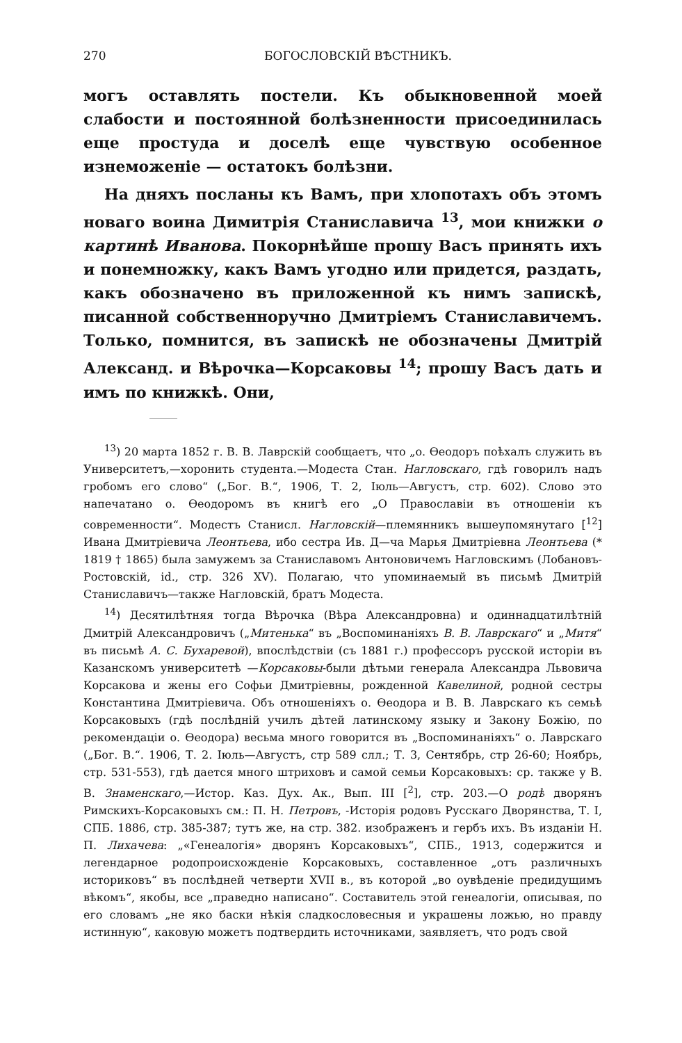270 БОГОСЛОВСКІЙ ВѢСТНИКЪ.
могъ оставлять постели. Къ обыкновенной моей слабости и постоянной болѣзненности присоединилась еще простуда и доселѣ еще чувствую особенное изнеможеніе — остатокъ болѣзни.
На дняхъ посланы къ Вамъ, при хлопотахъ объ этомъ новаго воина Димитрія Станиславича <sup>13</sup>, мои книжки о картинѣ Иванова. Покорнѣйше прошу Васъ принять ихъ и понемножку, какъ Вамъ угодно или придется, раздать, какъ обозначено въ приложенной къ нимъ запискѣ, писанной собственноручно Дмитріемъ Станиславичемъ. Только, помнится, въ запискѣ не обозначены Дмитрій Александ. и Вѣрочка—Корсаковы <sup>14</sup>; прошу Васъ дать и имъ по книжкѣ. Они,
<sup>13</sup>) 20 марта 1852 г. В. В. Лаврскій сообщаетъ, что „о. Ѳеодоръ поѣхалъ служить въ Университетъ,—хоронить студента.—Модеста Стан. Нагловскаго, гдѣ говорилъ надъ гробомъ его слово“ („Бог. В.“, 1906, Т. 2, Іюль—Августъ, стр. 602). Слово это напечатано о. Ѳеодоромъ въ книгѣ его „О Православіи въ отношеніи къ современности“. Модестъ Станисл. Нагловскій—племянникъ вышеупомянутаго [<sup>12</sup>] Ивана Дмитріевича Леонтьева, ибо сестра Ив. Д—ча Марья Дмитріевна Леонтьева (* 1819 † 1865) была замужемъ за Станиславомъ Антоновичемъ Нагловскимъ (Лобановъ-Ростовскій, id., стр. 326 XV). Полагаю, что упоминаемый въ письмѣ Дмитрій Станиславичъ—также Нагловскій, братъ Модеста.
<sup>14</sup>) Десятилѣтняя тогда Вѣрочка (Вѣра Александровна) и одиннадцатилѣтній Дмитрій Александровичъ („Митенька“ въ „Воспоминаніяхъ В. В. Лаврскаго“ и „Митя“ въ письмѣ А. С. Бухаревой), впослѣдствіи (съ 1881 г.) профессоръ русской исторіи въ Казанскомъ университетѣ —Корсаковы-были дѣтьми генерала Александра Львовича Корсакова и жены его Софьи Дмитріевны, рожденной Кавелиной, родной сестры Константина Дмитріевича. Объ отношеніяхъ о. Ѳеодора и В. В. Лаврскаго къ семьѣ Корсаковыхъ (гдѣ послѣдній училъ дѣтей латинскому языку и Закону Божію, по рекомендаціи о. Ѳеодора) весьма много говорится въ „Воспоминаніяхъ“ о. Лаврскаго („Бог. В.“. 1906, Т. 2. Іюль—Августъ, стр 589 слл.; Т. 3, Сентябрь, стр 26-60; Ноябрь, стр. 531-553), гдѣ дается много штриховъ и самой семьи Корсаковыхъ: ср. также у В. В. Знаменскаго,—Истор. Каз. Дух. Ак., Вып. III [<sup>2</sup>], стр. 203.—О родѣ дворянъ Римскихъ-Корсаковыхъ см.: П. Н. Петровъ, -Исторія родовъ Русскаго Дворянства, Т. I, СПБ. 1886, стр. 385-387; тутъ же, на стр. 382. изображенъ и гербъ ихъ. Въ изданіи Н. П. Лихачева: „«Генеалогія» дворянъ Корсаковыхъ“, СПБ., 1913, содержится и легендарное родопроисхожденіе Корсаковыхъ, составленное „отъ различныхъ историковъ“ въ послѣдней четверти XVII в., въ которой „во оувѣденіе предидущимъ вѣкомъ“, якобы, все „праведно написано“. Составитель этой генеалогіи, описывая, по его словамъ „не яко баски нѣкія сладкословесныя и украшены ложью, но правду истинную“, каковую можетъ подтвердить источниками, заявляетъ, что родъ свой